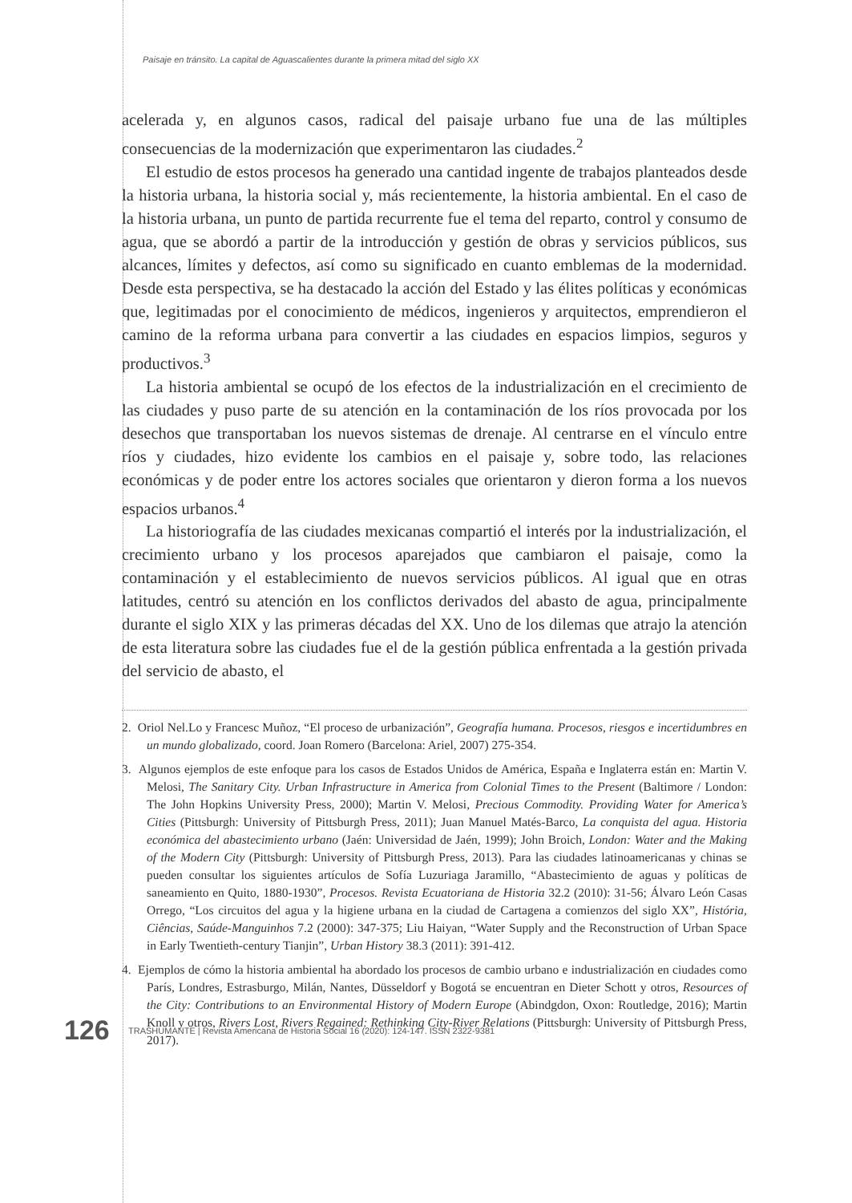Paisaje en tránsito. La capital de Aguascalientes durante la primera mitad del siglo XX
acelerada y, en algunos casos, radical del paisaje urbano fue una de las múltiples consecuencias de la modernización que experimentaron las ciudades.<sup>2</sup>
El estudio de estos procesos ha generado una cantidad ingente de trabajos planteados desde la historia urbana, la historia social y, más recientemente, la historia ambiental. En el caso de la historia urbana, un punto de partida recurrente fue el tema del reparto, control y consumo de agua, que se abordó a partir de la introducción y gestión de obras y servicios públicos, sus alcances, límites y defectos, así como su significado en cuanto emblemas de la modernidad. Desde esta perspectiva, se ha destacado la acción del Estado y las élites políticas y económicas que, legitimadas por el conocimiento de médicos, ingenieros y arquitectos, emprendieron el camino de la reforma urbana para convertir a las ciudades en espacios limpios, seguros y productivos.<sup>3</sup>
La historia ambiental se ocupó de los efectos de la industrialización en el crecimiento de las ciudades y puso parte de su atención en la contaminación de los ríos provocada por los desechos que transportaban los nuevos sistemas de drenaje. Al centrarse en el vínculo entre ríos y ciudades, hizo evidente los cambios en el paisaje y, sobre todo, las relaciones económicas y de poder entre los actores sociales que orientaron y dieron forma a los nuevos espacios urbanos.<sup>4</sup>
La historiografía de las ciudades mexicanas compartió el interés por la industrialización, el crecimiento urbano y los procesos aparejados que cambiaron el paisaje, como la contaminación y el establecimiento de nuevos servicios públicos. Al igual que en otras latitudes, centró su atención en los conflictos derivados del abasto de agua, principalmente durante el siglo XIX y las primeras décadas del XX. Uno de los dilemas que atrajo la atención de esta literatura sobre las ciudades fue el de la gestión pública enfrentada a la gestión privada del servicio de abasto, el
2. Oriol Nel.Lo y Francesc Muñoz, “El proceso de urbanización”, Geografía humana. Procesos, riesgos e incertidumbres en un mundo globalizado, coord. Joan Romero (Barcelona: Ariel, 2007) 275-354.
3. Algunos ejemplos de este enfoque para los casos de Estados Unidos de América, España e Inglaterra están en: Martin V. Melosi, The Sanitary City. Urban Infrastructure in America from Colonial Times to the Present (Baltimore / London: The John Hopkins University Press, 2000); Martin V. Melosi, Precious Commodity. Providing Water for America’s Cities (Pittsburgh: University of Pittsburgh Press, 2011); Juan Manuel Matés-Barco, La conquista del agua. Historia económica del abastecimiento urbano (Jaén: Universidad de Jaén, 1999); John Broich, London: Water and the Making of the Modern City (Pittsburgh: University of Pittsburgh Press, 2013). Para las ciudades latinoamericanas y chinas se pueden consultar los siguientes artículos de Sofía Luzuriaga Jaramillo, “Abastecimiento de aguas y políticas de saneamiento en Quito, 1880-1930”, Procesos. Revista Ecuatoriana de Historia 32.2 (2010): 31-56; Álvaro León Casas Orrego, “Los circuitos del agua y la higiene urbana en la ciudad de Cartagena a comienzos del siglo XX”, História, Ciências, Saúde-Manguinhos 7.2 (2000): 347-375; Liu Haiyan, “Water Supply and the Reconstruction of Urban Space in Early Twentieth-century Tianjin”, Urban History 38.3 (2011): 391-412.
4. Ejemplos de cómo la historia ambiental ha abordado los procesos de cambio urbano e industrialización en ciudades como París, Londres, Estrasburgo, Milán, Nantes, Düsseldorf y Bogotá se encuentran en Dieter Schott y otros, Resources of the City: Contributions to an Environmental History of Modern Europe (Abindgdon, Oxon: Routledge, 2016); Martin Knoll y otros, Rivers Lost, Rivers Regained: Rethinking City-River Relations (Pittsburgh: University of Pittsburgh Press, 2017).
126 TRASHUMANTE | Revista Americana de Historia Social 16 (2020): 124-147. ISSN 2322-9381